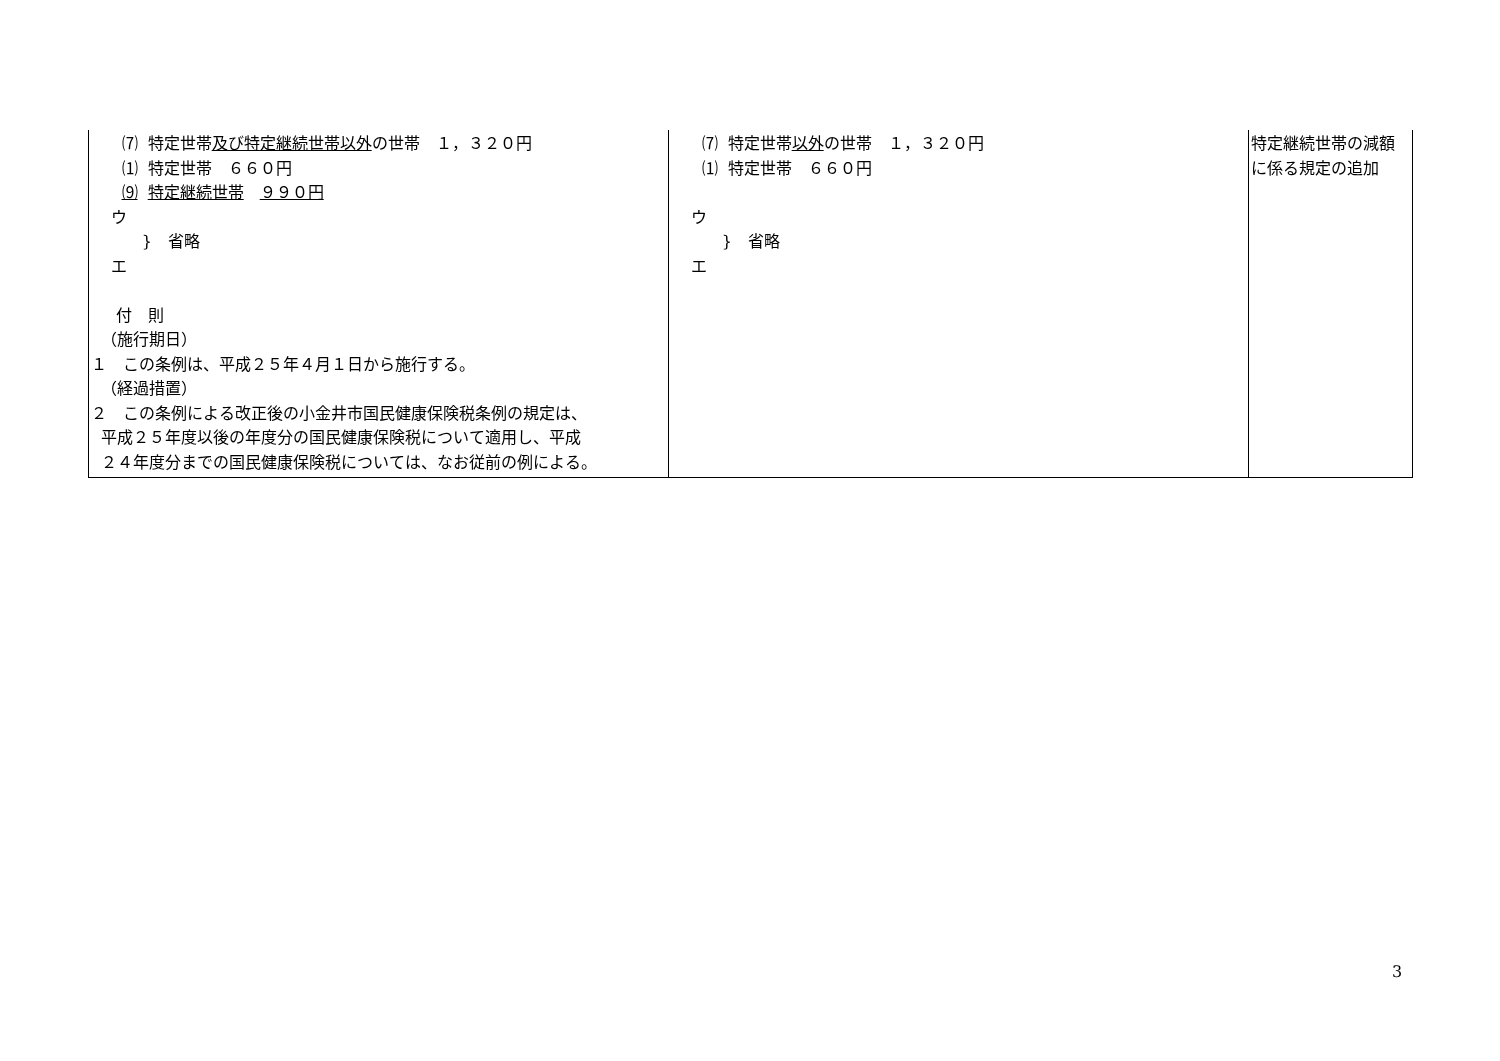| ⑺ 特定世帯 及び特定継続世帯以外 の世帯 １，３２０円 ⑴ 特定世帯 ６６０円 ⑼ 特定継続世帯 ９９０円 ウ } 省略 エ 付 則 （施行期日） １ この条例は、平成２５年４月１日から施行する。 （経過措置） ２ この条例による改正後の小金井市国民健康保険税条例の規定は、 平成２５年度以後の年度分の国民健康保険税について適用し、平成 ２４年度分までの国民健康保険税については、なお従前の例による。 | ⑺ 特定世帯 以外 の世帯 １，３２０円 ⑴ 特定世帯 ６６０円 ウ } 省略 エ | 特定継続世帯の減額に係る規定の追加 |
3